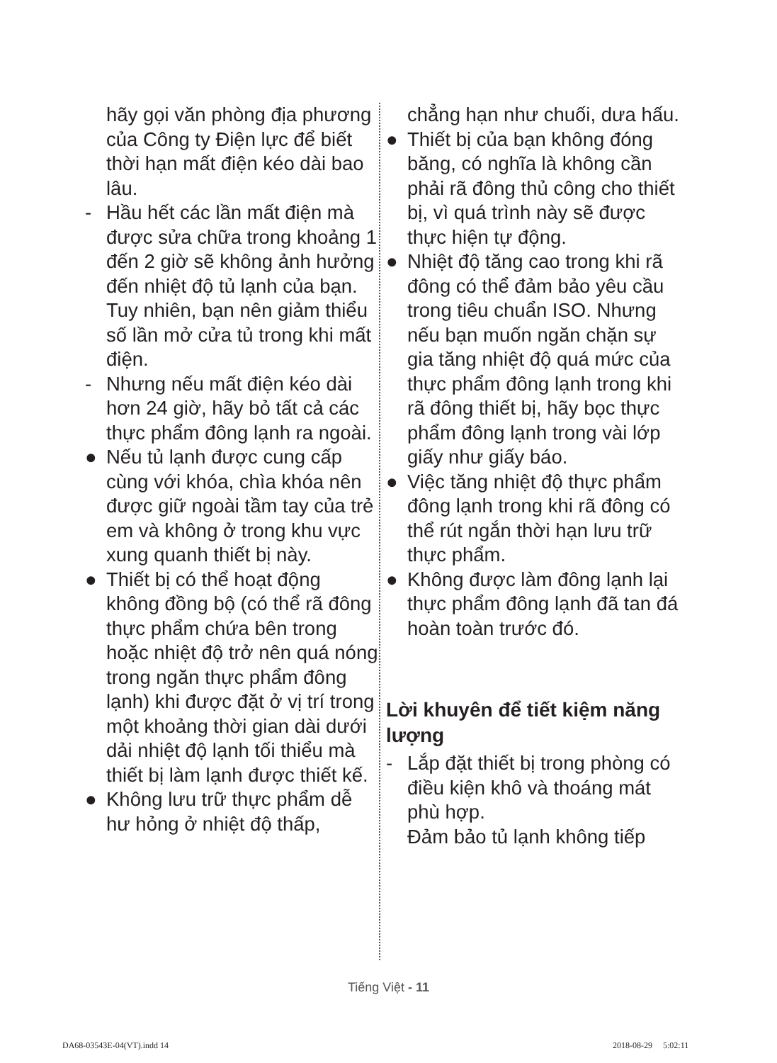hãy gọi văn phòng địa phương của Công ty Điện lực để biết thời hạn mất điện kéo dài bao lâu.
- Hầu hết các lần mất điện mà được sửa chữa trong khoảng 1 đến 2 giờ sẽ không ảnh hưởng đến nhiệt độ tủ lạnh của bạn.
Tuy nhiên, bạn nên giảm thiểu số lần mở cửa tủ trong khi mất điện.
- Nhưng nếu mất điện kéo dài hơn 24 giờ, hãy bỏ tất cả các thực phẩm đông lạnh ra ngoài.
● Nếu tủ lạnh được cung cấp cùng với khóa, chìa khóa nên được giữ ngoài tầm tay của trẻ em và không ở trong khu vực xung quanh thiết bị này.
● Thiết bị có thể hoạt động không đồng bộ (có thể rã đông thực phẩm chứa bên trong hoặc nhiệt độ trở nên quá nóng trong ngăn thực phẩm đông lạnh) khi được đặt ở vị trí trong một khoảng thời gian dài dưới dải nhiệt độ lạnh tối thiểu mà thiết bị làm lạnh được thiết kế.
● Không lưu trữ thực phẩm dễ hư hỏng ở nhiệt độ thấp,
chẳng hạn như chuối, dưa hấu.
● Thiết bị của bạn không đóng băng, có nghĩa là không cần phải rã đông thủ công cho thiết bị, vì quá trình này sẽ được thực hiện tự động.
● Nhiệt độ tăng cao trong khi rã đông có thể đảm bảo yêu cầu trong tiêu chuẩn ISO. Nhưng nếu bạn muốn ngăn chặn sự gia tăng nhiệt độ quá mức của thực phẩm đông lạnh trong khi rã đông thiết bị, hãy bọc thực phẩm đông lạnh trong vài lớp giấy như giấy báo.
● Việc tăng nhiệt độ thực phẩm đông lạnh trong khi rã đông có thể rút ngắn thời hạn lưu trữ thực phẩm.
● Không được làm đông lạnh lại thực phẩm đông lạnh đã tan đá hoàn toàn trước đó.
Lời khuyên để tiết kiệm năng lượng
- Lắp đặt thiết bị trong phòng có điều kiện khô và thoáng mát phù hợp.
Đảm bảo tủ lạnh không tiếp
Tiếng Việt - 11
DA68-03543E-04(VT).indd 14 2018-08-29 5:02:11